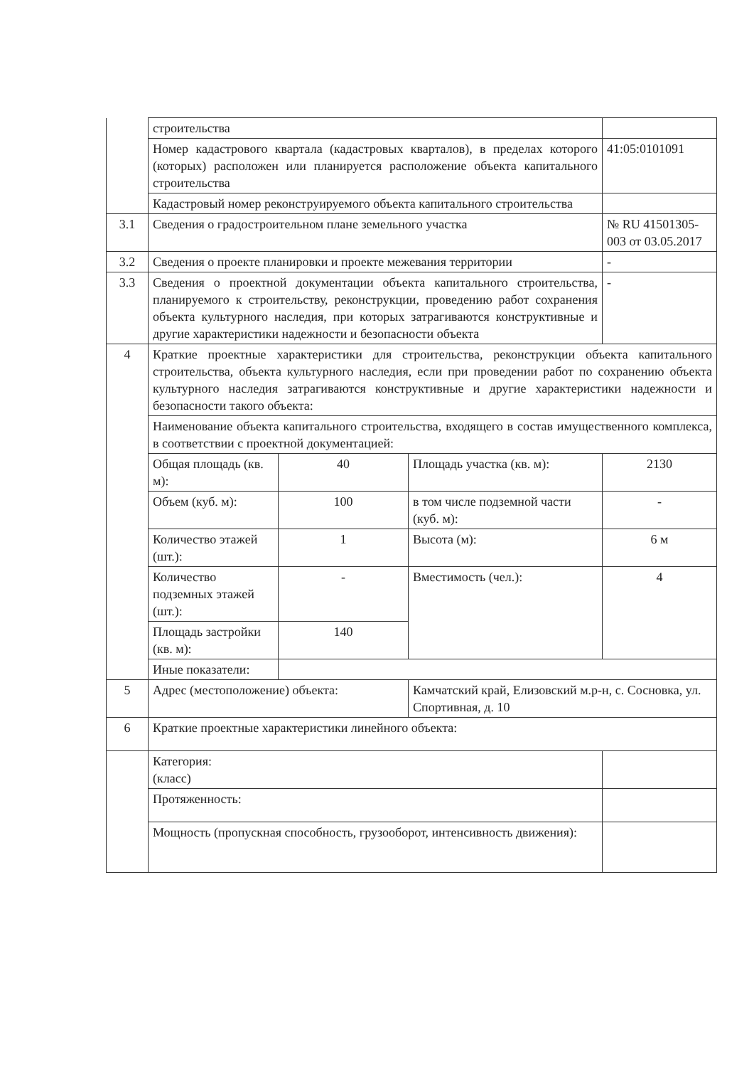| | строительства | | | |
| | Номер кадастрового квартала (кадастровых кварталов), в пределах которого (которых) расположен или планируется расположение объекта капитального строительства | | | 41:05:0101091 |
| | Кадастровый номер реконструируемого объекта капитального строительства | | | |
| 3.1 | Сведения о градостроительном плане земельного участка | | | № RU 41501305-003 от 03.05.2017 |
| 3.2 | Сведения о проекте планировки и проекте межевания территории | | | - |
| 3.3 | Сведения о проектной документации объекта капитального строительства, планируемого к строительству, реконструкции, проведению работ сохранения объекта культурного наследия, при которых затрагиваются конструктивные и другие характеристики надежности и безопасности объекта | | | - |
| 4 | Краткие проектные характеристики для строительства, реконструкции объекта капитального строительства, объекта культурного наследия, если при проведении работ по сохранению объекта культурного наследия затрагиваются конструктивные и другие характеристики надежности и безопасности такого объекта: | | | |
| | Наименование объекта капитального строительства, входящего в состав имущественного комплекса, в соответствии с проектной документацией: | | | |
| | Общая площадь (кв. м): | 40 | Площадь участка (кв. м): | 2130 |
| | Объем (куб. м): | 100 | в том числе подземной части (куб. м): | - |
| | Количество этажей (шт.): | 1 | Высота (м): | 6 м |
| | Количество подземных этажей (шт.): | - | Вместимость (чел.): | 4 |
| | Площадь застройки (кв. м): | 140 | | |
| | Иные показатели: | | | |
| 5 | Адрес (местоположение) объекта: | | Камчатский край, Елизовский м.р-н, с. Сосновка, ул. Спортивная, д. 10 | |
| 6 | Краткие проектные характеристики линейного объекта: | | | |
| | Категория: (класс) | | | |
| | Протяженность: | | | |
| | Мощность (пропускная способность, грузооборот, интенсивность движения): | | | |